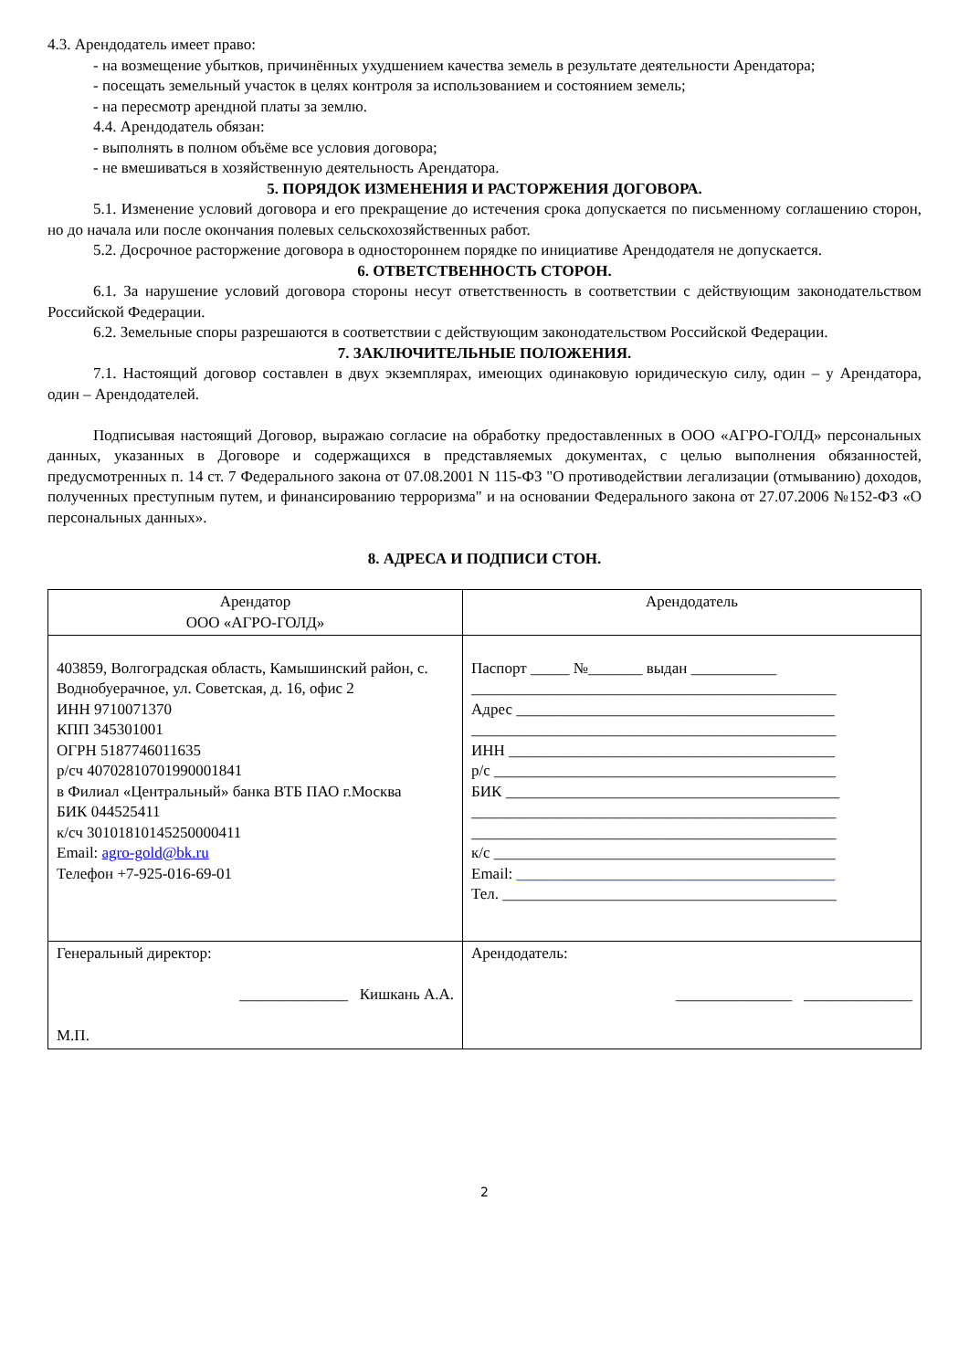4.3. Арендодатель имеет право:
- на возмещение убытков, причинённых ухудшением качества земель в результате деятельности Арендатора;
- посещать земельный участок в целях контроля за использованием и состоянием земель;
- на пересмотр арендной платы за землю.
4.4. Арендодатель обязан:
- выполнять в полном объёме все условия договора;
- не вмешиваться в хозяйственную деятельность Арендатора.
5. ПОРЯДОК ИЗМЕНЕНИЯ И РАСТОРЖЕНИЯ ДОГОВОРА.
5.1. Изменение условий договора и его прекращение до истечения срока допускается по письменному соглашению сторон, но до начала или после окончания полевых сельскохозяйственных работ.
5.2. Досрочное расторжение договора в одностороннем порядке по инициативе Арендодателя не допускается.
6. ОТВЕТСТВЕННОСТЬ СТОРОН.
6.1. За нарушение условий договора стороны несут ответственность в соответствии с действующим законодательством Российской Федерации.
6.2. Земельные споры разрешаются в соответствии с действующим законодательством Российской Федерации.
7. ЗАКЛЮЧИТЕЛЬНЫЕ ПОЛОЖЕНИЯ.
7.1. Настоящий договор составлен в двух экземплярах, имеющих одинаковую юридическую силу, один – у Арендатора, один – Арендодателей.
Подписывая настоящий Договор, выражаю согласие на обработку предоставленных в ООО «АГРО-ГОЛД» персональных данных, указанных в Договоре и содержащихся в представляемых документах, с целью выполнения обязанностей, предусмотренных п. 14 ст. 7 Федерального закона от 07.08.2001 N 115-ФЗ "О противодействии легализации (отмыванию) доходов, полученных преступным путем, и финансированию терроризма" и на основании Федерального закона от 27.07.2006 №152-ФЗ «О персональных данных».
8. АДРЕСА И ПОДПИСИ СТОН.
| Арендатор ООО «АГРО-ГОЛД» | Арендодатель |
| 403859, Волгоградская область, Камышинский район, с. Воднобуерачное, ул. Советская, д. 16, офис 2 ИНН 9710071370 КПП 345301001 ОГРН 5187746011635 р/сч 40702810701990001841 в Филиал «Центральный» банка ВТБ ПАО г.Москва БИК 044525411 к/сч 30101810145250000411 Email: agro-gold@bk.ru Телефон +7-925-016-69-01 | Паспорт _____ №_______ выдан ___________ _______________________________________________ Адрес _________________________________________ _______________________________________________ ИНН __________________________________________ р/с ____________________________________________ БИК ___________________________________________ _______________________________________________ _______________________________________________ к/с ____________________________________________ Email: _________________________________________ Тел. ___________________________________________ |
| Генеральный директор: ______________ Кишкань А.А. М.П. | Арендодатель: _______________ ______________ |
2